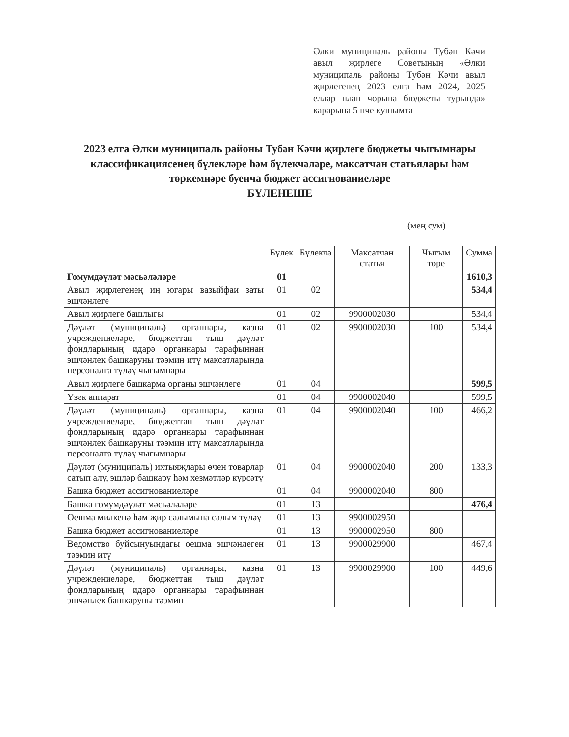Әлки муниципаль районы Тубән Кәчи авыл җирлеге Советының «Әлки муниципаль районы Тубән Кәчи авыл җирлегенең 2023 елга һәм 2024, 2025 еллар план чорына бюджеты турында» карарына 5 нче кушымта
2023 елга Әлки муниципаль районы Тубән Кәчи җирлеге бюджеты чыгымнары классификациясенең бүлекләре һәм бүлекчәләре, максатчан статьялары һәм төркемнәре буенча бюджет ассигнованиеләре
БҮЛЕНЕШЕ
(мең сум)
| | Бүлек | Бүлекчә | Максатчан статья | Чыгым төре | Сумма |
| --- | --- | --- | --- | --- | --- |
| Гомумдәүләт мәсьәләләре | 01 | | | | 1610,3 |
| Авыл җирлегенең иң югары вазыйфаи заты эшчәнлеге | 01 | 02 | | | 534,4 |
| Авыл җирлеге башлыгы | 01 | 02 | 9900002030 | | 534,4 |
| Дәүләт (муниципаль) органнары, казна учреждениеләре, бюджеттан тыш дәүләт фондларының идарә органнары тарафыннан эшчәнлек башкаруны тәэмин итү максатларында персоналга түләү чыгымнары | 01 | 02 | 9900002030 | 100 | 534,4 |
| Авыл җирлеге башкарма органы эшчәнлеге | 01 | 04 | | | 599,5 |
| Үзәк аппарат | 01 | 04 | 9900002040 | | 599,5 |
| Дәүләт (муниципаль) органнары, казна учреждениеләре, бюджеттан тыш дәүләт фондларының идарә органнары тарафыннан эшчәнлек башкаруны тәэмин итү максатларында персоналга түләү чыгымнары | 01 | 04 | 9900002040 | 100 | 466,2 |
| Дәүләт (муниципаль) ихтыяҗлары өчен товарлар сатып алу, эшләр башкару һәм хезмәтләр күрсәтү | 01 | 04 | 9900002040 | 200 | 133,3 |
| Башка бюджет ассигнованиеләре | 01 | 04 | 9900002040 | 800 | |
| Башка гомумдәүләт мәсьәләләре | 01 | 13 | | | 476,4 |
| Оешма милкенә һәм җир салымына салым түләү | 01 | 13 | 9900002950 | | |
| Башка бюджет ассигнованиеләре | 01 | 13 | 9900002950 | 800 | |
| Ведомство буйсынуындагы оешма эшчәнлеген тәэмин итү | 01 | 13 | 9900029900 | | 467,4 |
| Дәүләт (муниципаль) органнары, казна учреждениеләре, бюджеттан тыш дәүләт фондларының идарә органнары тарафыннан эшчәнлек башкаруны тәэмин | 01 | 13 | 9900029900 | 100 | 449,6 |